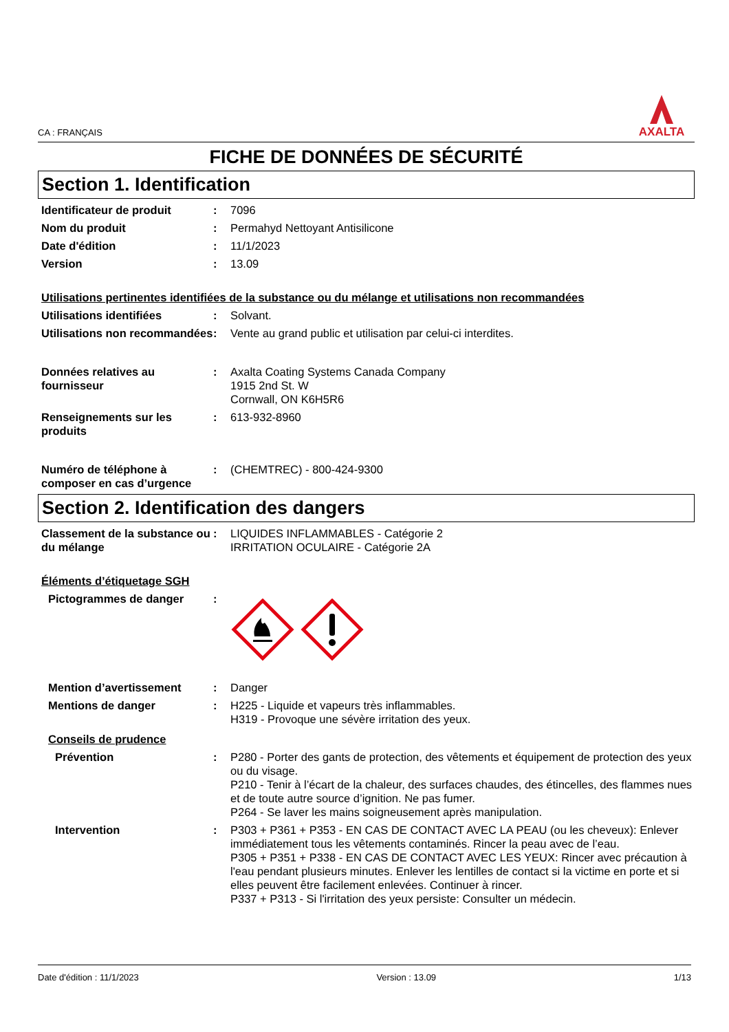CA : FRANÇAIS
AXALTA
FICHE DE DONNÉES DE SÉCURITÉ
Section 1. Identification
Identificateur de produit : 7096
Nom du produit : Permahyd Nettoyant Antisilicone
Date d'édition : 11/1/2023
Version : 13.09
Utilisations pertinentes identifiées de la substance ou du mélange et utilisations non recommandées
Utilisations identifiées : Solvant.
Utilisations non recommandées
: Vente au grand public et utilisation par celui-ci interdites.
Données relatives au fournisseur
: Axalta Coating Systems Canada Company
1915 2nd St. W
Cornwall, ON K6H5R6
Renseignements sur les produits
: 613-932-8960
Numéro de téléphone à composer en cas d’urgence
: (CHEMTREC) - 800-424-9300
Section 2. Identification des dangers
Classement de la substance ou du mélange
: LIQUIDES INFLAMMABLES - Catégorie 2
IRRITATION OCULAIRE - Catégorie 2A
Éléments d’étiquetage SGH
Pictogrammes de danger :
Mention d’avertissement : Danger
Mentions de danger : H225 - Liquide et vapeurs très inflammables.
H319 - Provoque une sévère irritation des yeux.
Conseils de prudence
Prévention : P280 - Porter des gants de protection, des vêtements et équipement de protection des yeux ou du visage.
P210 - Tenir à l’écart de la chaleur, des surfaces chaudes, des étincelles, des flammes nues et de toute autre source d’ignition. Ne pas fumer.
P264 - Se laver les mains soigneusement après manipulation.
Intervention : P303 + P361 + P353 - EN CAS DE CONTACT AVEC LA PEAU (ou les cheveux): Enlever immédiatement tous les vêtements contaminés. Rincer la peau avec de l’eau.
P305 + P351 + P338 - EN CAS DE CONTACT AVEC LES YEUX: Rincer avec précaution à l'eau pendant plusieurs minutes. Enlever les lentilles de contact si la victime en porte et si elles peuvent être facilement enlevées. Continuer à rincer.
P337 + P313 - Si l'irritation des yeux persiste: Consulter un médecin.
Date d'édition : 11/1/2023 Version : 13.09 1/13